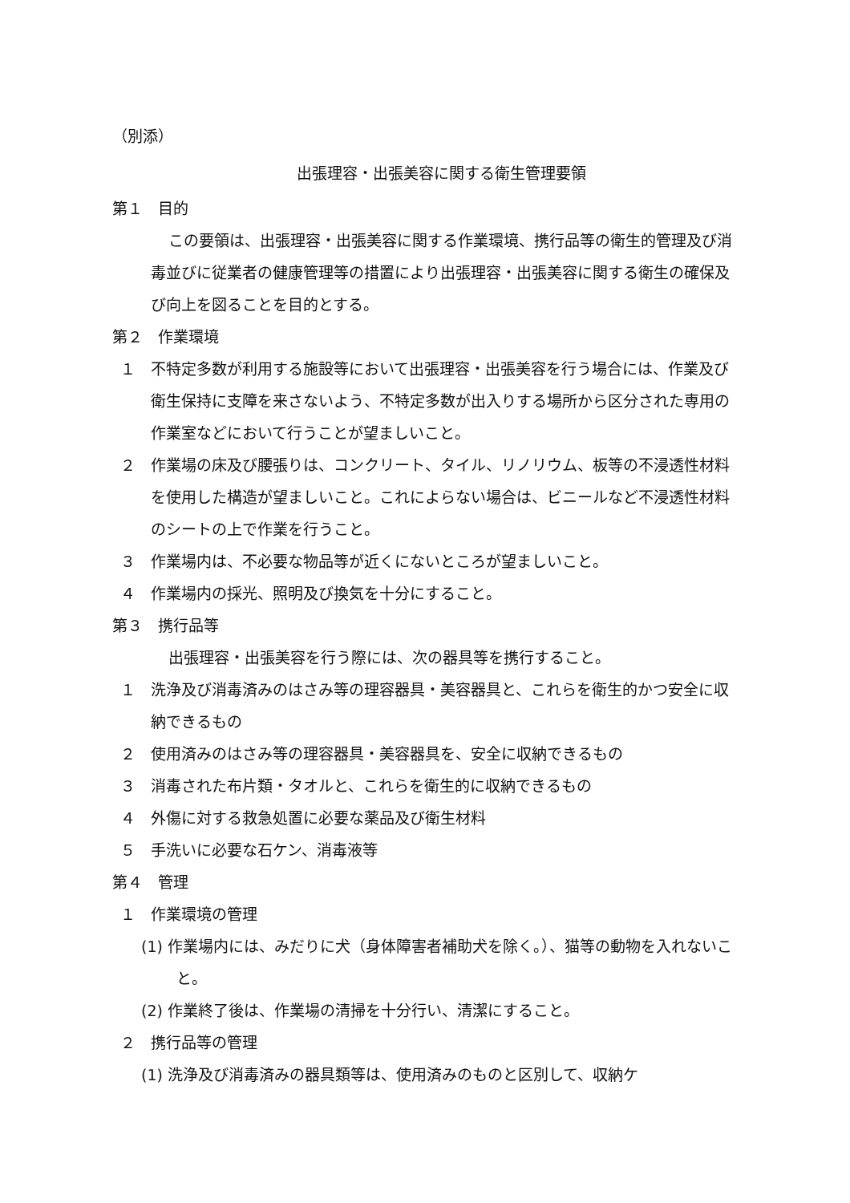（別添）
出張理容・出張美容に関する衛生管理要領
第１　目的
この要領は、出張理容・出張美容に関する作業環境、携行品等の衛生的管理及び消毒並びに従業者の健康管理等の措置により出張理容・出張美容に関する衛生の確保及び向上を図ることを目的とする。
第２　作業環境
１ 不特定多数が利用する施設等において出張理容・出張美容を行う場合には、作業及び衛生保持に支障を来さないよう、不特定多数が出入りする場所から区分された専用の作業室などにおいて行うことが望ましいこと。
２ 作業場の床及び腰張りは、コンクリート、タイル、リノリウム、板等の不浸透性材料を使用した構造が望ましいこと。これによらない場合は、ビニールなど不浸透性材料のシートの上で作業を行うこと。
３ 作業場内は、不必要な物品等が近くにないところが望ましいこと。
４ 作業場内の採光、照明及び換気を十分にすること。
第３　携行品等
出張理容・出張美容を行う際には、次の器具等を携行すること。
１ 洗浄及び消毒済みのはさみ等の理容器具・美容器具と、これらを衛生的かつ安全に収納できるもの
２ 使用済みのはさみ等の理容器具・美容器具を、安全に収納できるもの
３ 消毒された布片類・タオルと、これらを衛生的に収納できるもの
４ 外傷に対する救急処置に必要な薬品及び衛生材料
５ 手洗いに必要な石ケン、消毒液等
第４　管理
１ 作業環境の管理
(1) 作業場内には、みだりに犬（身体障害者補助犬を除く。）、猫等の動物を入れないこと。
(2) 作業終了後は、作業場の清掃を十分行い、清潔にすること。
２ 携行品等の管理
(1) 洗浄及び消毒済みの器具類等は、使用済みのものと区別して、収納ケ